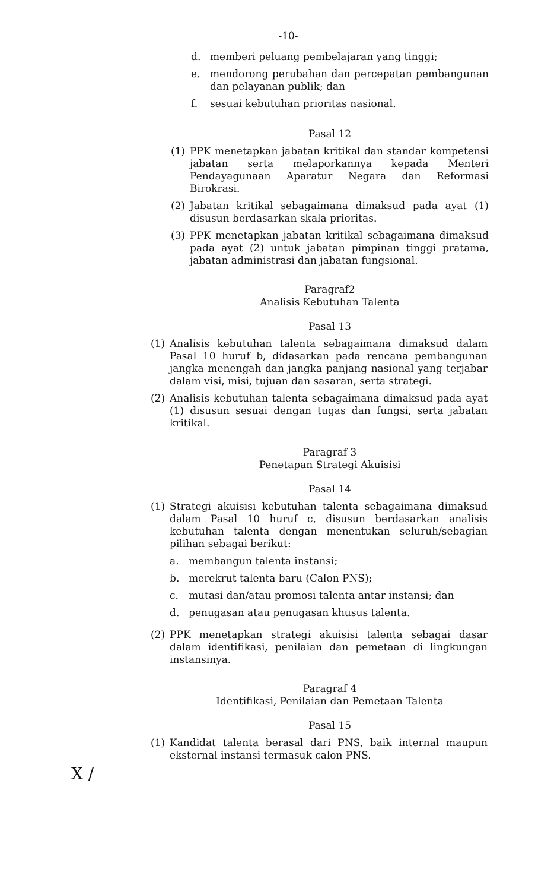-10-
d. memberi peluang pembelajaran yang tinggi;
e. mendorong perubahan dan percepatan pembangunan dan pelayanan publik; dan
f. sesuai kebutuhan prioritas nasional.
Pasal 12
(1) PPK menetapkan jabatan kritikal dan standar kompetensi jabatan serta melaporkannya kepada Menteri Pendayagunaan Aparatur Negara dan Reformasi Birokrasi.
(2) Jabatan kritikal sebagaimana dimaksud pada ayat (1) disusun berdasarkan skala prioritas.
(3) PPK menetapkan jabatan kritikal sebagaimana dimaksud pada ayat (2) untuk jabatan pimpinan tinggi pratama, jabatan administrasi dan jabatan fungsional.
Paragraf2
Analisis Kebutuhan Talenta
Pasal 13
(1) Analisis kebutuhan talenta sebagaimana dimaksud dalam Pasal 10 huruf b, didasarkan pada rencana pembangunan jangka menengah dan jangka panjang nasional yang terjabar dalam visi, misi, tujuan dan sasaran, serta strategi.
(2) Analisis kebutuhan talenta sebagaimana dimaksud pada ayat (1) disusun sesuai dengan tugas dan fungsi, serta jabatan kritikal.
Paragraf 3
Penetapan Strategi Akuisisi
Pasal 14
(1) Strategi akuisisi kebutuhan talenta sebagaimana dimaksud dalam Pasal 10 huruf c, disusun berdasarkan analisis kebutuhan talenta dengan menentukan seluruh/sebagian pilihan sebagai berikut:
a. membangun talenta instansi;
b. merekrut talenta baru (Calon PNS);
c. mutasi dan/atau promosi talenta antar instansi; dan
d. penugasan atau penugasan khusus talenta.
(2) PPK menetapkan strategi akuisisi talenta sebagai dasar dalam identifikasi, penilaian dan pemetaan di lingkungan instansinya.
Paragraf 4
Identifikasi, Penilaian dan Pemetaan Talenta
Pasal 15
(1) Kandidat talenta berasal dari PNS, baik internal maupun eksternal instansi termasuk calon PNS.
X /